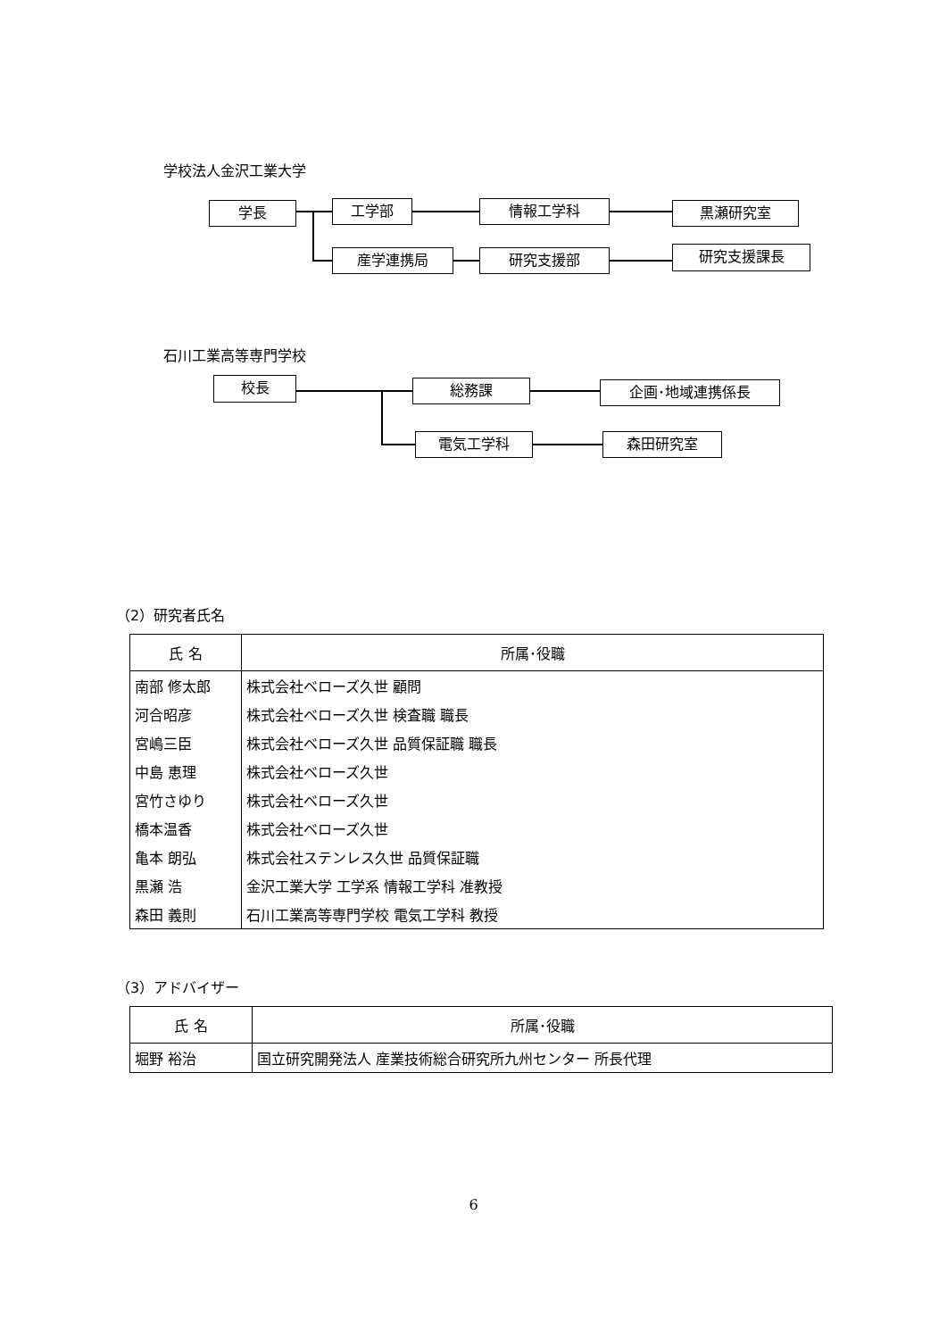学校法人金沢工業大学
学長 工学部 情報工学科 黒瀬研究室
産学連携局 研究支援部 研究支援課長
石川工業高等専門学校
校長 総務課 企画･地域連携係長
電気工学科 森田研究室
（2）研究者氏名
| 氏 名 | 所属･役職 |
| --- | --- |
| 南部 修太郎 | 株式会社ベローズ久世 顧問 |
| 河合昭彦 | 株式会社ベローズ久世 検査職 職長 |
| 宮嶋三臣 | 株式会社ベローズ久世 品質保証職 職長 |
| 中島 恵理 | 株式会社ベローズ久世 |
| 宮竹さゆり | 株式会社ベローズ久世 |
| 橋本温香 | 株式会社ベローズ久世 |
| 亀本 朗弘 | 株式会社ステンレス久世 品質保証職 |
| 黒瀬 浩 | 金沢工業大学 工学系 情報工学科 准教授 |
| 森田 義則 | 石川工業高等専門学校 電気工学科 教授 |
（3）アドバイザー
| 氏 名 | 所属･役職 |
| --- | --- |
| 堀野 裕治 | 国立研究開発法人 産業技術総合研究所九州センター 所長代理 |
6